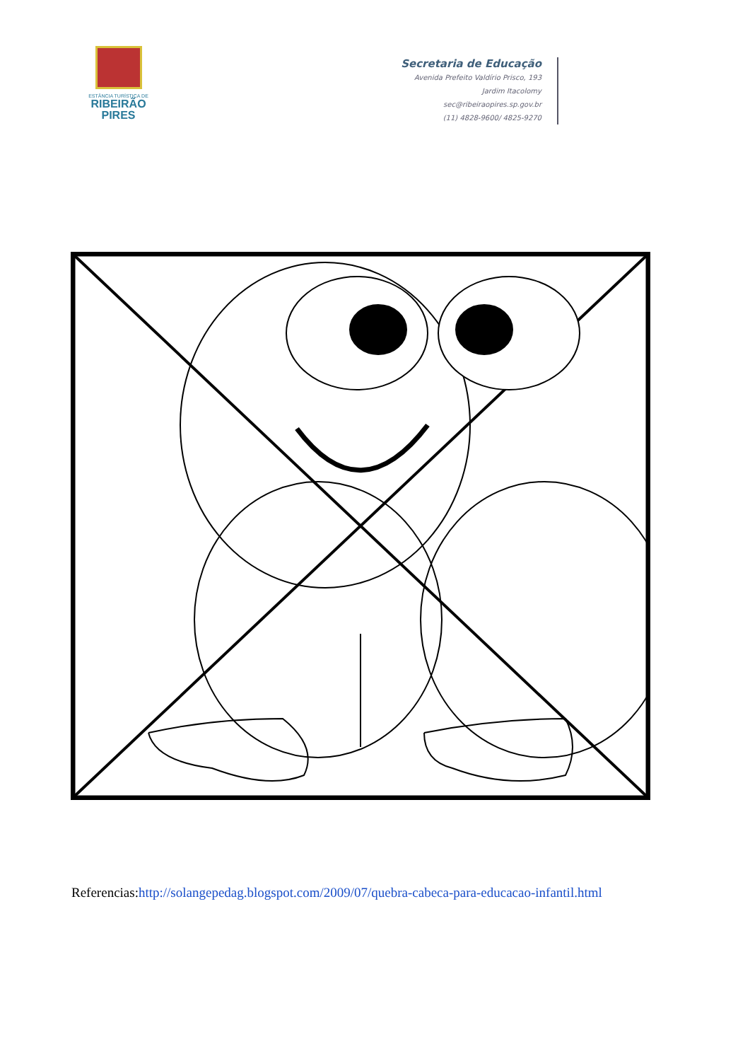ESTÂNCIA TURÍSTICA DE
RIBEIRÃO
PIRES
Secretaria de Educação
Avenida Prefeito Valdírio Prisco, 193
Jardim Itacolomy
sec@ribeiraopires.sp.gov.br
(11) 4828-9600/ 4825-9270
Referencias:http://solangepedag.blogspot.com/2009/07/quebra-cabeca-para-educacao-infantil.html